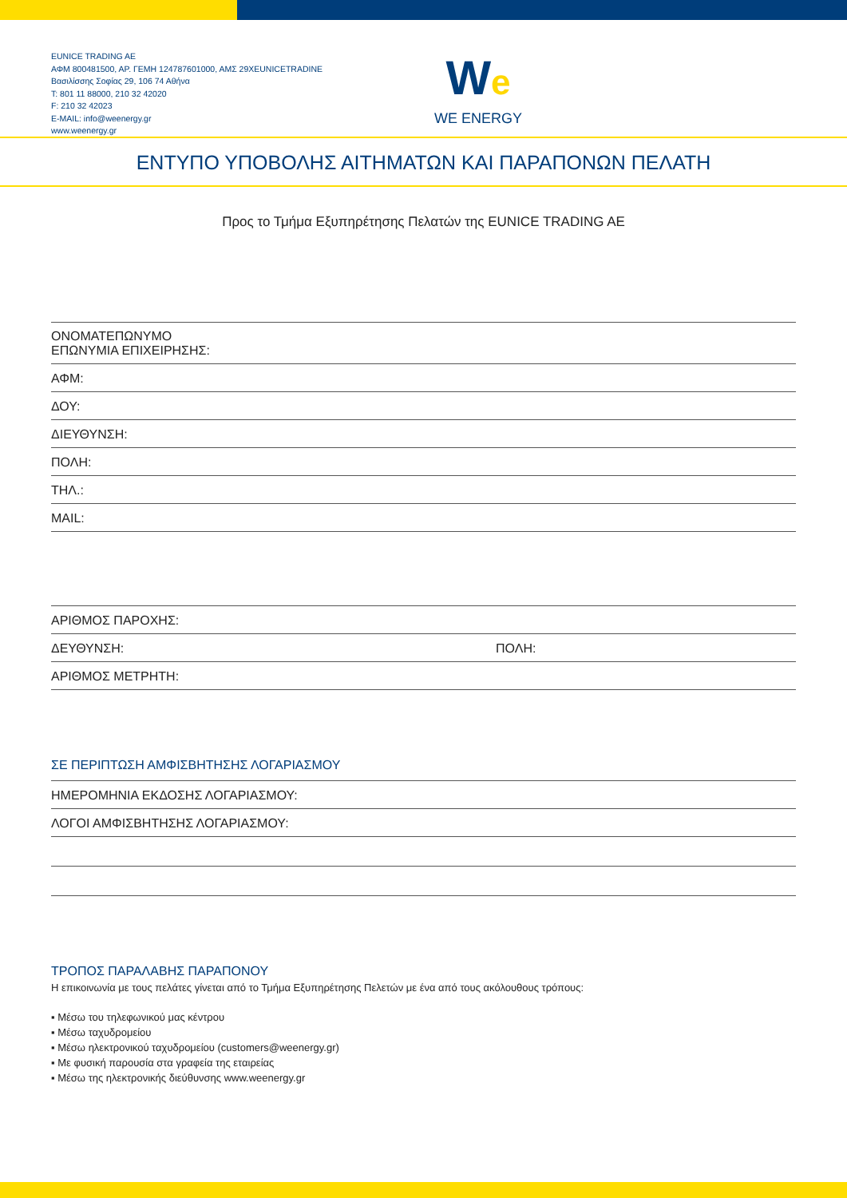EUNICE TRADING AE
ΑΦΜ 800481500, ΑΡ. ΓΕΜΗ 124787601000, ΑΜΣ 29XEUNICETRADINE
Βασιλίσσης Σοφίας 29, 106 74 Αθήνα
T: 801 11 88000, 210 32 42020
F: 210 32 42023
E-MAIL: info@weenergy.gr
www.weenergy.gr
We
WE ENERGY
ΕΝΤΥΠΟ ΥΠΟΒΟΛΗΣ ΑΙΤΗΜΑΤΩΝ ΚΑΙ ΠΑΡΑΠΟΝΩΝ ΠΕΛΑΤΗ
Προς το Τμήμα Εξυπηρέτησης Πελατών της EUNICE TRADING AE
ΟΝΟΜΑΤΕΠΩΝΥΜΟ
ΕΠΩΝΥΜΙΑ ΕΠΙΧΕΙΡΗΣΗΣ:
ΑΦΜ:
ΔΟΥ:
ΔΙΕΥΘΥΝΣΗ:
ΠΟΛΗ:
ΤΗΛ.:
MAIL:
ΑΡΙΘΜΟΣ ΠΑΡΟΧΗΣ:
ΔΕΥΘΥΝΣΗ: ΠΟΛΗ:
ΑΡΙΘΜΟΣ ΜΕΤΡΗΤΗ:
ΣΕ ΠΕΡΙΠΤΩΣΗ ΑΜΦΙΣΒΗΤΗΣΗΣ ΛΟΓΑΡΙΑΣΜΟΥ
ΗΜΕΡΟΜΗΝΙΑ ΕΚΔΟΣΗΣ ΛΟΓΑΡΙΑΣΜΟΥ:
ΛΟΓΟΙ ΑΜΦΙΣΒΗΤΗΣΗΣ ΛΟΓΑΡΙΑΣΜΟΥ:
ΤΡΟΠΟΣ ΠΑΡΑΛΑΒΗΣ ΠΑΡΑΠΟΝΟΥ
Η επικοινωνία με τους πελάτες γίνεται από το Τμήμα Εξυπηρέτησης Πελετών με ένα από τους ακόλουθους τρόπους:
▪ Μέσω του τηλεφωνικού μας κέντρου
▪ Μέσω ταχυδρομείου
▪ Μέσω ηλεκτρονικού ταχυδρομείου (customers@weenergy.gr)
▪ Με φυσική παρουσία στα γραφεία της εταιρείας
▪ Μέσω της ηλεκτρονικής διεύθυνσης www.weenergy.gr